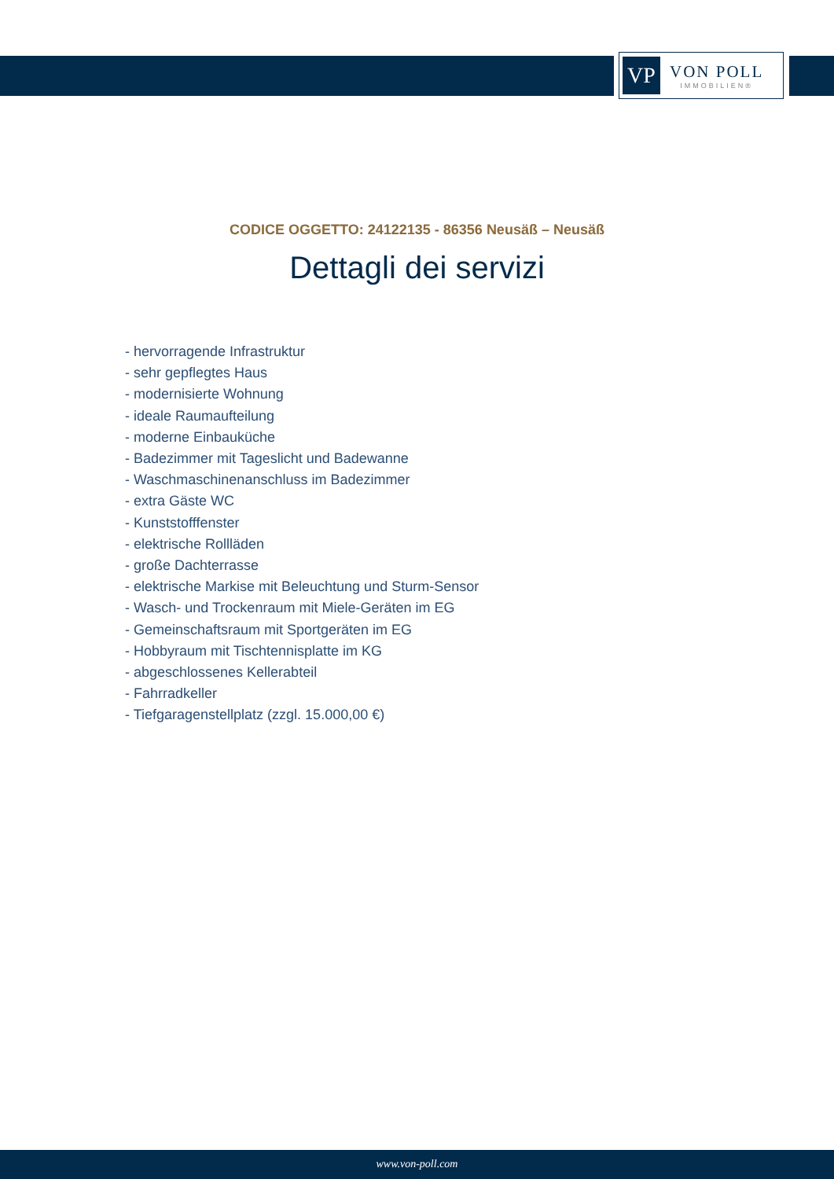VP
VON POLL
IMMOBILIEN®
CODICE OGGETTO: 24122135 - 86356 Neusäß – Neusäß
Dettagli dei servizi
- hervorragende Infrastruktur
- sehr gepflegtes Haus
- modernisierte Wohnung
- ideale Raumaufteilung
- moderne Einbauküche
- Badezimmer mit Tageslicht und Badewanne
- Waschmaschinenanschluss im Badezimmer
- extra Gäste WC
- Kunststofffenster
- elektrische Rollläden
- große Dachterrasse
- elektrische Markise mit Beleuchtung und Sturm-Sensor
- Wasch- und Trockenraum mit Miele-Geräten im EG
- Gemeinschaftsraum mit Sportgeräten im EG
- Hobbyraum mit Tischtennisplatte im KG
- abgeschlossenes Kellerabteil
- Fahrradkeller
- Tiefgaragenstellplatz (zzgl. 15.000,00 €)
www.von-poll.com